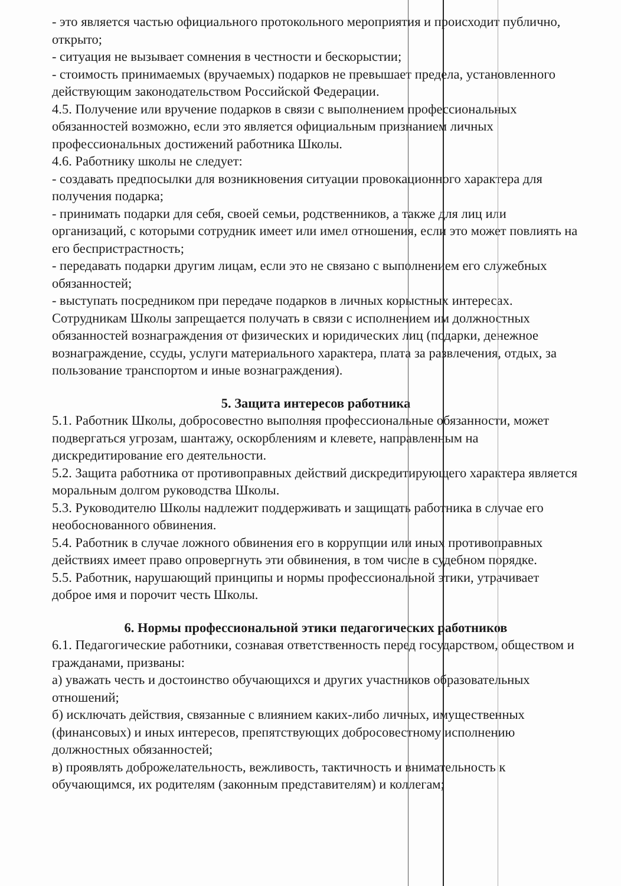- это является частью официального протокольного мероприятия и происходит публично, открыто;
- ситуация не вызывает сомнения в честности и бескорыстии;
- стоимость принимаемых (вручаемых) подарков не превышает предела, установленного действующим законодательством Российской Федерации.
4.5. Получение или вручение подарков в связи с выполнением профессиональных обязанностей возможно, если это является официальным признанием личных профессиональных достижений работника Школы.
4.6. Работнику школы не следует:
- создавать предпосылки для возникновения ситуации провокационного характера для получения подарка;
- принимать подарки для себя, своей семьи, родственников, а также для лиц или организаций, с которыми сотрудник имеет или имел отношения, если это может повлиять на его беспристрастность;
- передавать подарки другим лицам, если это не связано с выполнением его служебных обязанностей;
- выступать посредником при передаче подарков в личных корыстных интересах.
Сотрудникам Школы запрещается получать в связи с исполнением им должностных обязанностей вознаграждения от физических и юридических лиц (подарки, денежное вознаграждение, ссуды, услуги материального характера, плата за развлечения, отдых, за пользование транспортом и иные вознаграждения).
5. Защита интересов работника
5.1. Работник Школы, добросовестно выполняя профессиональные обязанности, может подвергаться угрозам, шантажу, оскорблениям и клевете, направленным на дискредитирование его деятельности.
5.2. Защита работника от противоправных действий дискредитирующего характера является моральным долгом руководства Школы.
5.3. Руководителю Школы надлежит поддерживать и защищать работника в случае его необоснованного обвинения.
5.4. Работник в случае ложного обвинения его в коррупции или иных противоправных действиях имеет право опровергнуть эти обвинения, в том числе в судебном порядке.
5.5. Работник, нарушающий принципы и нормы профессиональной этики, утрачивает доброе имя и порочит честь Школы.
6. Нормы профессиональной этики педагогических работников
6.1. Педагогические работники, сознавая ответственность перед государством, обществом и гражданами, призваны:
а) уважать честь и достоинство обучающихся и других участников образовательных отношений;
б) исключать действия, связанные с влиянием каких-либо личных, имущественных (финансовых) и иных интересов, препятствующих добросовестному исполнению должностных обязанностей;
в) проявлять доброжелательность, вежливость, тактичность и внимательность к обучающимся, их родителям (законным представителям) и коллегам;